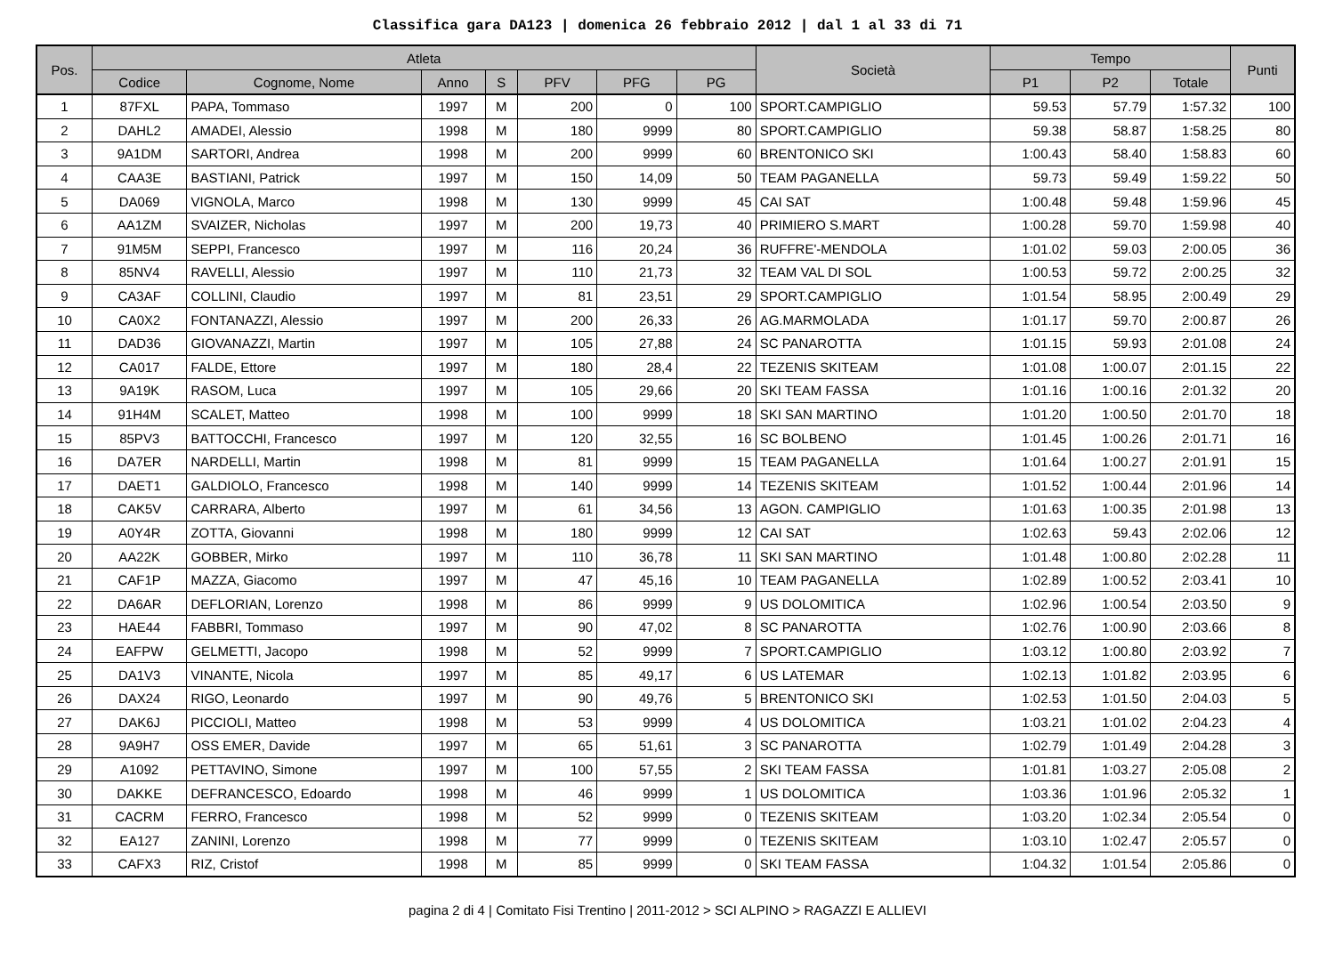Classifica gara DA123 | domenica 26 febbraio 2012 | dal 1 al 33 di 71
| Pos. | Atleta | | | | | | | Società | Tempo | | | Punti |
| --- | --- | --- | --- | --- | --- | --- | --- | --- | --- | --- | --- | --- |
| | Codice | Cognome, Nome | Anno | S | PFV | PFG | PG | | P1 | P2 | Totale | |
| 1 | 87FXL | PAPA, Tommaso | 1997 | M | 200 | 0 | 100 | SPORT.CAMPIGLIO | 59.53 | 57.79 | 1:57.32 | 100 |
| 2 | DAHL2 | AMADEI, Alessio | 1998 | M | 180 | 9999 | 80 | SPORT.CAMPIGLIO | 59.38 | 58.87 | 1:58.25 | 80 |
| 3 | 9A1DM | SARTORI, Andrea | 1998 | M | 200 | 9999 | 60 | BRENTONICO SKI | 1:00.43 | 58.40 | 1:58.83 | 60 |
| 4 | CAA3E | BASTIANI, Patrick | 1997 | M | 150 | 14,09 | 50 | TEAM PAGANELLA | 59.73 | 59.49 | 1:59.22 | 50 |
| 5 | DA069 | VIGNOLA, Marco | 1998 | M | 130 | 9999 | 45 | CAI SAT | 1:00.48 | 59.48 | 1:59.96 | 45 |
| 6 | AA1ZM | SVAIZER, Nicholas | 1997 | M | 200 | 19,73 | 40 | PRIMIERO S.MART | 1:00.28 | 59.70 | 1:59.98 | 40 |
| 7 | 91M5M | SEPPI, Francesco | 1997 | M | 116 | 20,24 | 36 | RUFFRE'-MENDOLA | 1:01.02 | 59.03 | 2:00.05 | 36 |
| 8 | 85NV4 | RAVELLI, Alessio | 1997 | M | 110 | 21,73 | 32 | TEAM VAL DI SOL | 1:00.53 | 59.72 | 2:00.25 | 32 |
| 9 | CA3AF | COLLINI, Claudio | 1997 | M | 81 | 23,51 | 29 | SPORT.CAMPIGLIO | 1:01.54 | 58.95 | 2:00.49 | 29 |
| 10 | CA0X2 | FONTANAZZI, Alessio | 1997 | M | 200 | 26,33 | 26 | AG.MARMOLADA | 1:01.17 | 59.70 | 2:00.87 | 26 |
| 11 | DAD36 | GIOVANAZZI, Martin | 1997 | M | 105 | 27,88 | 24 | SC PANAROTTA | 1:01.15 | 59.93 | 2:01.08 | 24 |
| 12 | CA017 | FALDE, Ettore | 1997 | M | 180 | 28,4 | 22 | TEZENIS SKITEAM | 1:01.08 | 1:00.07 | 2:01.15 | 22 |
| 13 | 9A19K | RASOM, Luca | 1997 | M | 105 | 29,66 | 20 | SKI TEAM FASSA | 1:01.16 | 1:00.16 | 2:01.32 | 20 |
| 14 | 91H4M | SCALET, Matteo | 1998 | M | 100 | 9999 | 18 | SKI SAN MARTINO | 1:01.20 | 1:00.50 | 2:01.70 | 18 |
| 15 | 85PV3 | BATTOCCHI, Francesco | 1997 | M | 120 | 32,55 | 16 | SC BOLBENO | 1:01.45 | 1:00.26 | 2:01.71 | 16 |
| 16 | DA7ER | NARDELLI, Martin | 1998 | M | 81 | 9999 | 15 | TEAM PAGANELLA | 1:01.64 | 1:00.27 | 2:01.91 | 15 |
| 17 | DAET1 | GALDIOLO, Francesco | 1998 | M | 140 | 9999 | 14 | TEZENIS SKITEAM | 1:01.52 | 1:00.44 | 2:01.96 | 14 |
| 18 | CAK5V | CARRARA, Alberto | 1997 | M | 61 | 34,56 | 13 | AGON. CAMPIGLIO | 1:01.63 | 1:00.35 | 2:01.98 | 13 |
| 19 | A0Y4R | ZOTTA, Giovanni | 1998 | M | 180 | 9999 | 12 | CAI SAT | 1:02.63 | 59.43 | 2:02.06 | 12 |
| 20 | AA22K | GOBBER, Mirko | 1997 | M | 110 | 36,78 | 11 | SKI SAN MARTINO | 1:01.48 | 1:00.80 | 2:02.28 | 11 |
| 21 | CAF1P | MAZZA, Giacomo | 1997 | M | 47 | 45,16 | 10 | TEAM PAGANELLA | 1:02.89 | 1:00.52 | 2:03.41 | 10 |
| 22 | DA6AR | DEFLORIAN, Lorenzo | 1998 | M | 86 | 9999 | 9 | US DOLOMITICA | 1:02.96 | 1:00.54 | 2:03.50 | 9 |
| 23 | HAE44 | FABBRI, Tommaso | 1997 | M | 90 | 47,02 | 8 | SC PANAROTTA | 1:02.76 | 1:00.90 | 2:03.66 | 8 |
| 24 | EAFPW | GELMETTI, Jacopo | 1998 | M | 52 | 9999 | 7 | SPORT.CAMPIGLIO | 1:03.12 | 1:00.80 | 2:03.92 | 7 |
| 25 | DA1V3 | VINANTE, Nicola | 1997 | M | 85 | 49,17 | 6 | US LATEMAR | 1:02.13 | 1:01.82 | 2:03.95 | 6 |
| 26 | DAX24 | RIGO, Leonardo | 1997 | M | 90 | 49,76 | 5 | BRENTONICO SKI | 1:02.53 | 1:01.50 | 2:04.03 | 5 |
| 27 | DAK6J | PICCIOLI, Matteo | 1998 | M | 53 | 9999 | 4 | US DOLOMITICA | 1:03.21 | 1:01.02 | 2:04.23 | 4 |
| 28 | 9A9H7 | OSS EMER, Davide | 1997 | M | 65 | 51,61 | 3 | SC PANAROTTA | 1:02.79 | 1:01.49 | 2:04.28 | 3 |
| 29 | A1092 | PETTAVINO, Simone | 1997 | M | 100 | 57,55 | 2 | SKI TEAM FASSA | 1:01.81 | 1:03.27 | 2:05.08 | 2 |
| 30 | DAKKE | DEFRANCESCO, Edoardo | 1998 | M | 46 | 9999 | 1 | US DOLOMITICA | 1:03.36 | 1:01.96 | 2:05.32 | 1 |
| 31 | CACRM | FERRO, Francesco | 1998 | M | 52 | 9999 | 0 | TEZENIS SKITEAM | 1:03.20 | 1:02.34 | 2:05.54 | 0 |
| 32 | EA127 | ZANINI, Lorenzo | 1998 | M | 77 | 9999 | 0 | TEZENIS SKITEAM | 1:03.10 | 1:02.47 | 2:05.57 | 0 |
| 33 | CAFX3 | RIZ, Cristof | 1998 | M | 85 | 9999 | 0 | SKI TEAM FASSA | 1:04.32 | 1:01.54 | 2:05.86 | 0 |
pagina 2 di 4 | Comitato Fisi Trentino | 2011-2012 > SCI ALPINO > RAGAZZI E ALLIEVI